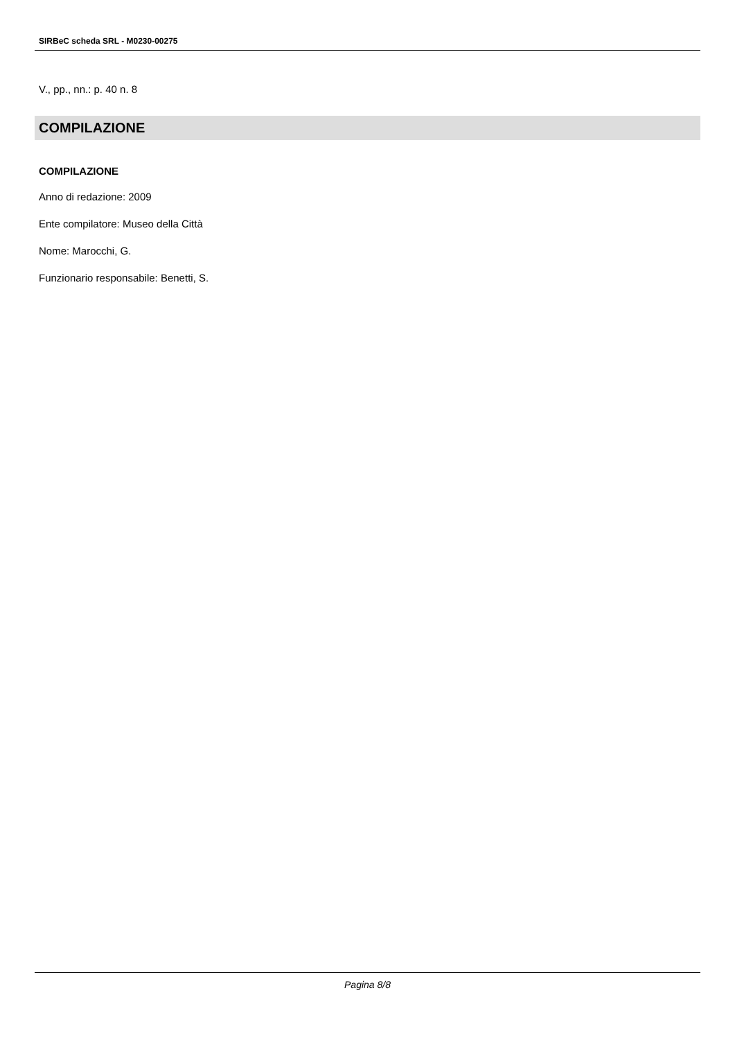SIRBeC scheda SRL - M0230-00275
V., pp., nn.: p. 40 n. 8
COMPILAZIONE
COMPILAZIONE
Anno di redazione: 2009
Ente compilatore: Museo della Città
Nome: Marocchi, G.
Funzionario responsabile: Benetti, S.
Pagina 8/8